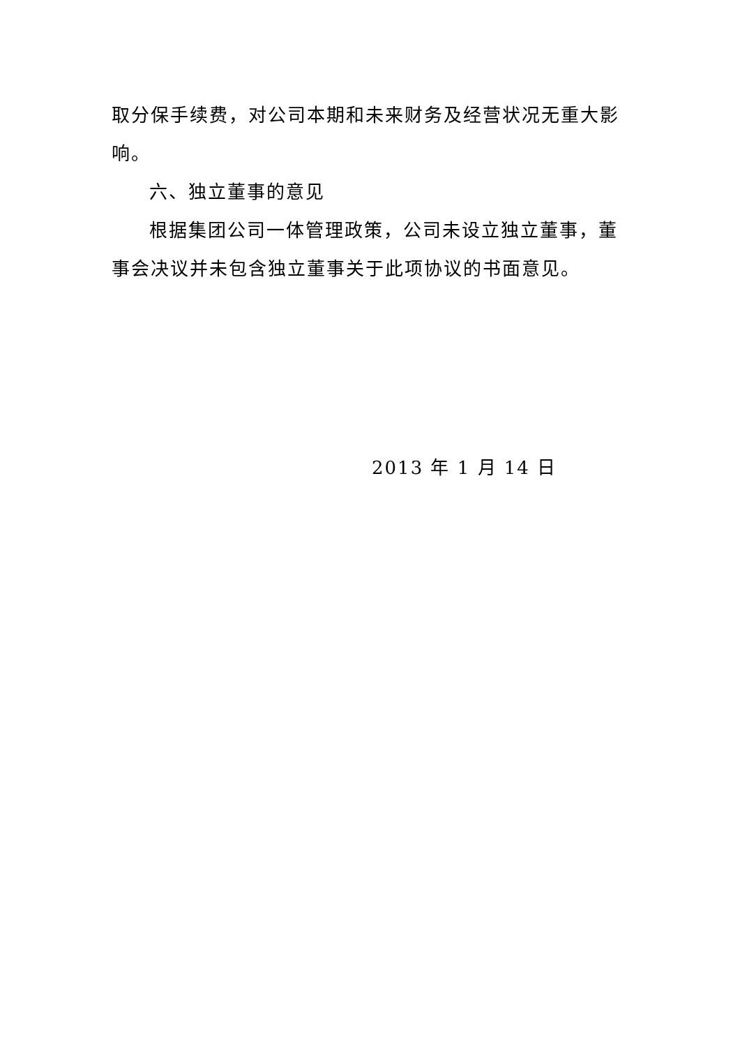取分保手续费，对公司本期和未来财务及经营状况无重大影响。
六、独立董事的意见
根据集团公司一体管理政策，公司未设立独立董事，董事会决议并未包含独立董事关于此项协议的书面意见。
2013 年 1 月 14 日